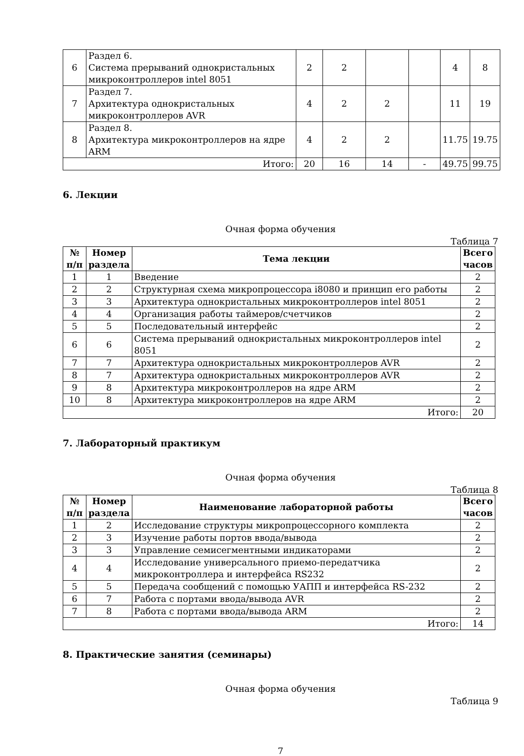| 6 | Раздел 6. Система прерываний однокристальных микроконтроллеров intel 8051 | 2 | 2 | | | 4 | 8 |
| 7 | Раздел 7. Архитектура однокристальных микроконтроллеров AVR | 4 | 2 | 2 | | 11 | 19 |
| 8 | Раздел 8. Архитектура микроконтроллеров на ядре ARM | 4 | 2 | 2 | | 11.75 | 19.75 |
| Итого: | | 20 | 16 | 14 | - | 49.75 | 99.75 |
6. Лекции
Очная форма обучения
Таблица 7
| № п/п | Номер раздела | Тема лекции | Всего часов |
| --- | --- | --- | --- |
| 1 | 1 | Введение | 2 |
| 2 | 2 | Структурная схема микропроцессора i8080 и принцип его работы | 2 |
| 3 | 3 | Архитектура однокристальных микроконтроллеров intel 8051 | 2 |
| 4 | 4 | Организация работы таймеров/счетчиков | 2 |
| 5 | 5 | Последовательный интерфейс | 2 |
| 6 | 6 | Система прерываний однокристальных микроконтроллеров intel 8051 | 2 |
| 7 | 7 | Архитектура однокристальных микроконтроллеров AVR | 2 |
| 8 | 7 | Архитектура однокристальных микроконтроллеров AVR | 2 |
| 9 | 8 | Архитектура микроконтроллеров на ядре ARM | 2 |
| 10 | 8 | Архитектура микроконтроллеров на ядре ARM | 2 |
| Итого: | | | 20 |
7. Лабораторный практикум
Очная форма обучения
Таблица 8
| № п/п | Номер раздела | Наименование лабораторной работы | Всего часов |
| --- | --- | --- | --- |
| 1 | 2 | Исследование структуры микропроцессорного комплекта | 2 |
| 2 | 3 | Изучение работы портов ввода/вывода | 2 |
| 3 | 3 | Управление семисегментными индикаторами | 2 |
| 4 | 4 | Исследование универсального приемо-передатчика микроконтроллера и интерфейса RS232 | 2 |
| 5 | 5 | Передача сообщений с помощью УАПП и интерфейса RS-232 | 2 |
| 6 | 7 | Работа с портами ввода/вывода AVR | 2 |
| 7 | 8 | Работа с портами ввода/вывода ARM | 2 |
| Итого: | | | 14 |
8. Практические занятия (семинары)
Очная форма обучения
Таблица 9
7